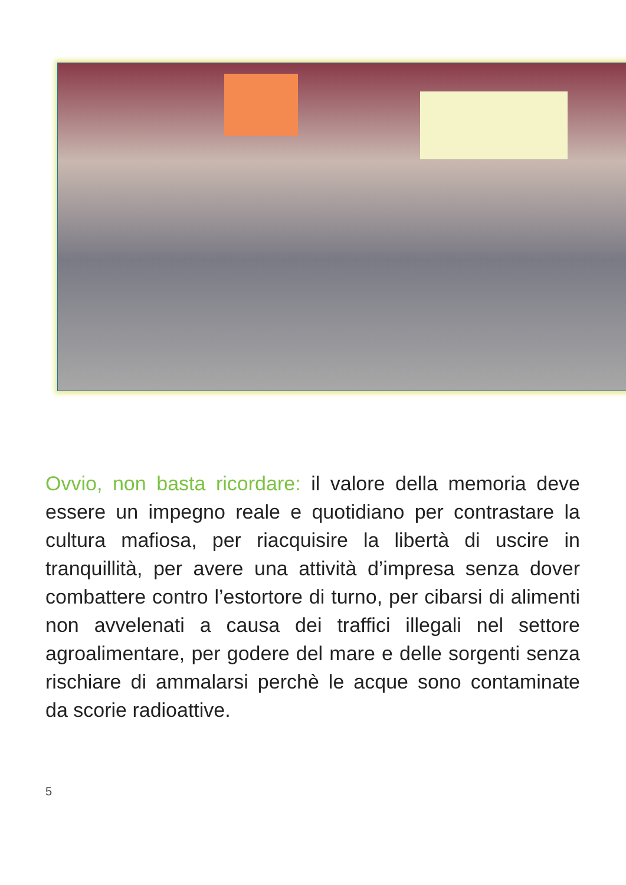Ovvio, non basta ricordare: il valore della memoria deve essere un impegno reale e quotidiano per contrastare la cultura mafiosa, per riacquisire la libertà di uscire in tranquillità, per avere una attività d’impresa senza dover combattere contro l’estortore di turno, per cibarsi di alimenti non avvelenati a causa dei traffici illegali nel settore agroalimentare, per godere del mare e delle sorgenti senza rischiare di ammalarsi perchè le acque sono contaminate da scorie radioattive.
5